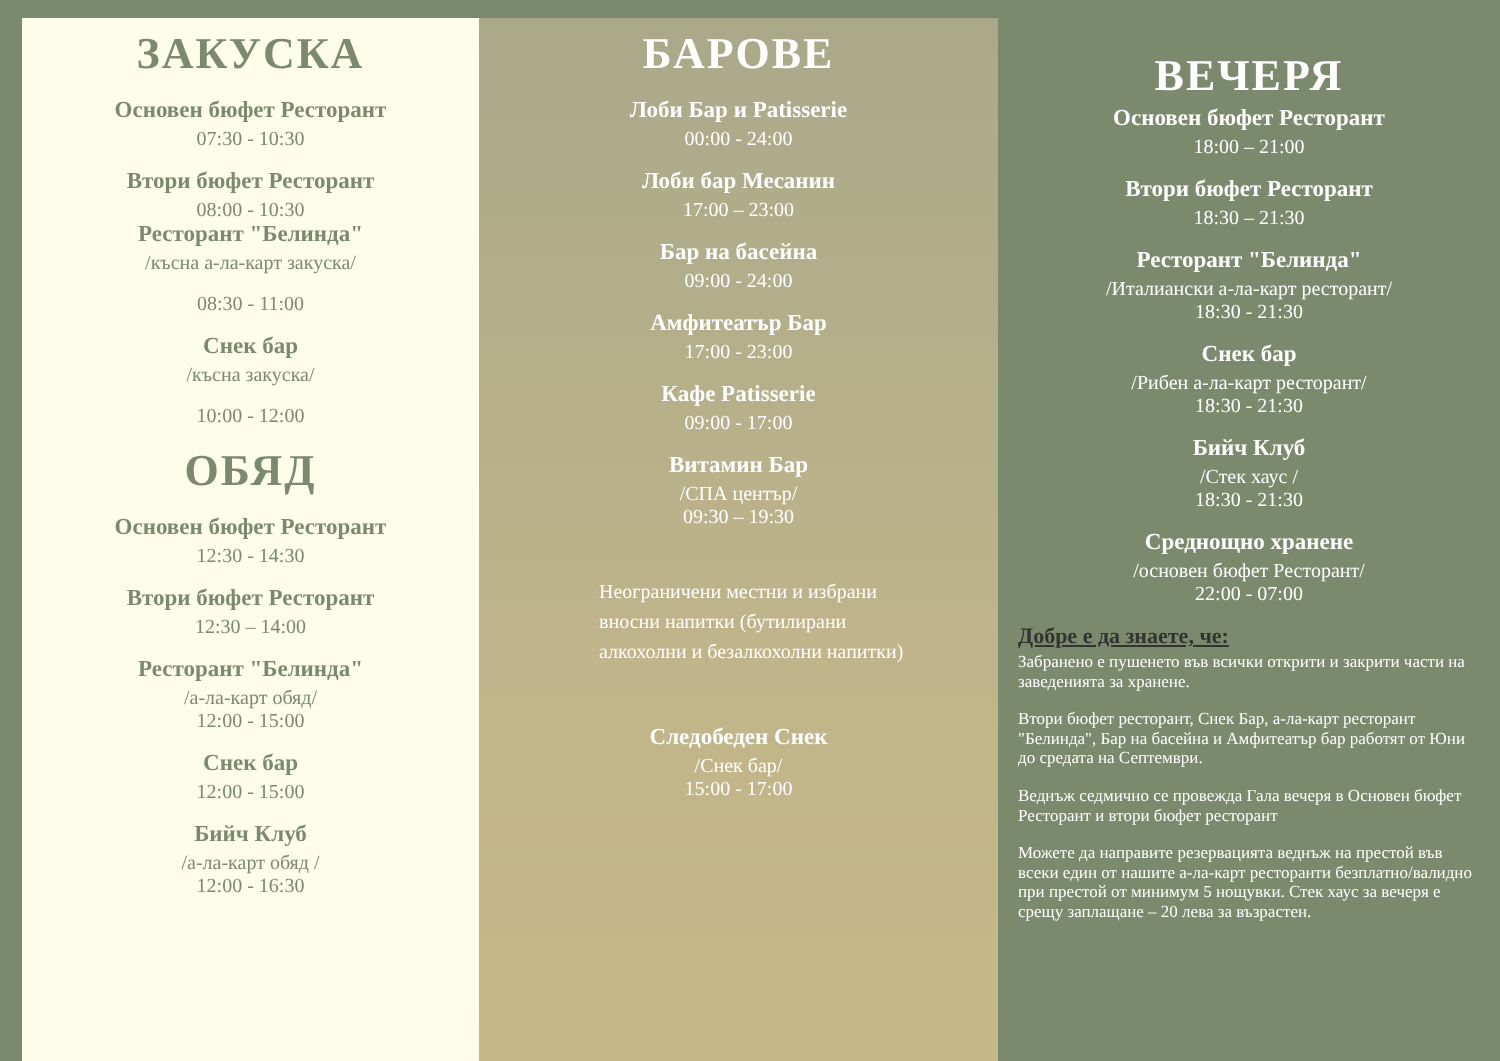ЗАКУСКА
Основен бюфет Ресторант
07:30 - 10:30
Втори бюфет Ресторант
08:00 - 10:30
Ресторант "Белинда"
/късна а-ла-карт закуска/
08:30 - 11:00
Снек бар
/късна закуска/
10:00 - 12:00
ОБЯД
Основен бюфет Ресторант
12:30 - 14:30
Втори бюфет Ресторант
12:30 – 14:00
Ресторант "Белинда"
/а-ла-карт обяд/
12:00 - 15:00
Снек бар
12:00 - 15:00
Бийч Клуб
/а-ла-карт обяд /
12:00 - 16:30
БАРОВЕ
Лоби Бар и Patisserie
00:00 - 24:00
Лоби бар Меcанин
17:00 – 23:00
Бар на басейна
09:00 - 24:00
Амфитеатър Бар
17:00 - 23:00
Кафе Patisserie
09:00 - 17:00
Витамин Бар
/СПА център/
09:30 – 19:30
Неограничени местни и избрани вносни напитки (бутилирани алкохолни и безалкохолни напитки)
Следобеден Снек
/Снек бар/
15:00 - 17:00
ВЕЧЕРЯ
Основен бюфет Ресторант
18:00 – 21:00
Втори бюфет Ресторант
18:30 – 21:30
Ресторант "Белинда"
/Италиански а-ла-карт ресторант/
18:30 - 21:30
Снек бар
/Рибен а-ла-карт ресторант/
18:30 - 21:30
Бийч Клуб
/Стек хаус /
18:30 - 21:30
Среднощно хранене
/основен бюфет Ресторант/
22:00 - 07:00
Добре е да знаете, че:
Забранено е пушенето във всички открити и закрити части на заведенията за хранене.
Втори бюфет ресторант, Снек Бар, а-ла-карт ресторант "Белинда", Бар на басейна и Амфитеатър бар работят от Юни до средата на Септември.
Веднъж седмично се провежда Гала вечеря в Основен бюфет Ресторант и втори бюфет ресторант
Можете да направите резервацията веднъж на престой във всеки един от нашите а-ла-карт ресторанти безплатно/валидно при престой от минимум 5 нощувки. Стек хаус за вечеря е срещу заплащане – 20 лева за възрастен.